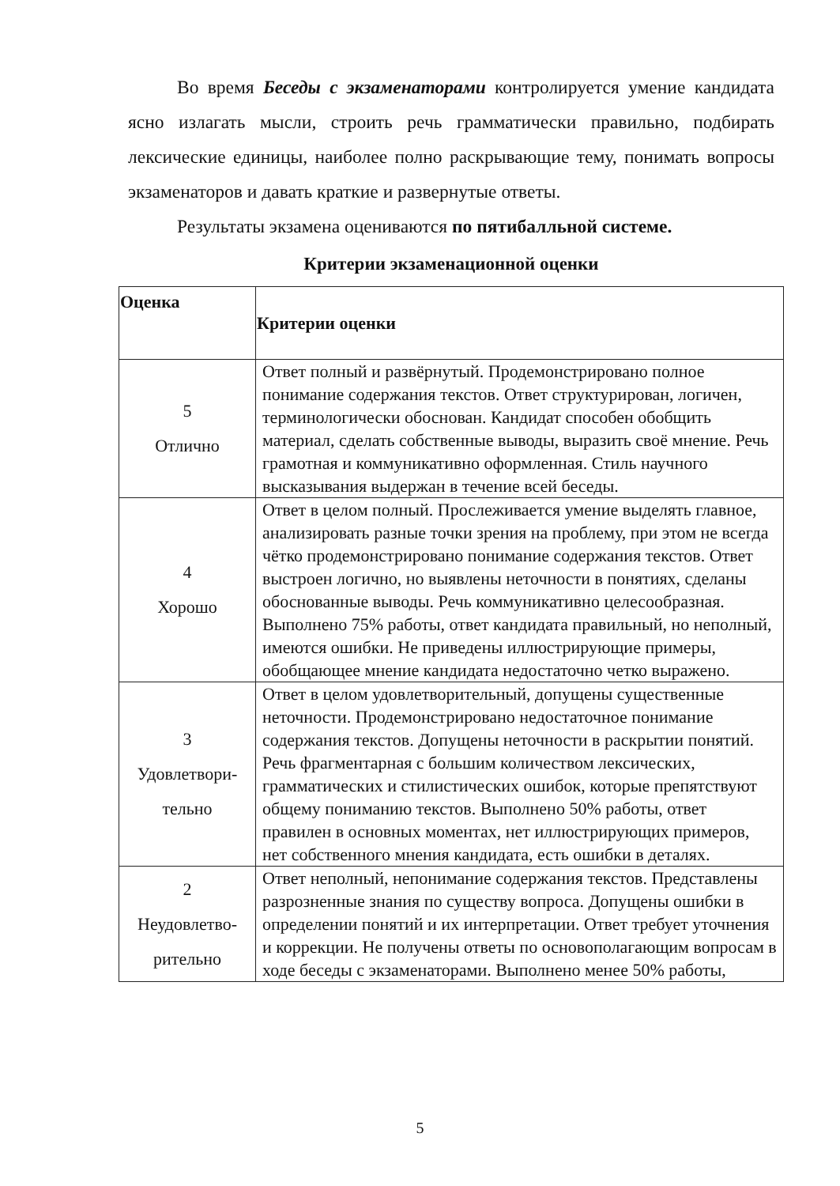Во время Беседы с экзаменаторами контролируется умение кандидата ясно излагать мысли, строить речь грамматически правильно, подбирать лексические единицы, наиболее полно раскрывающие тему, понимать вопросы экзаменаторов и давать краткие и развернутые ответы.
Результаты экзамена оцениваются по пятибалльной системе.
Критерии экзаменационной оценки
| Оценка | Критерии оценки |
| --- | --- |
| 5 Отлично | Ответ полный и развёрнутый. Продемонстрировано полное понимание содержания текстов. Ответ структурирован, логичен, терминологически обоснован. Кандидат способен обобщить материал, сделать собственные выводы, выразить своё мнение. Речь грамотная и коммуникативно оформленная. Стиль научного высказывания выдержан в течение всей беседы. |
| 4 Хорошо | Ответ в целом полный. Прослеживается умение выделять главное, анализировать разные точки зрения на проблему, при этом не всегда чётко продемонстрировано понимание содержания текстов. Ответ выстроен логично, но выявлены неточности в понятиях, сделаны обоснованные выводы. Речь коммуникативно целесообразная. Выполнено 75% работы, ответ кандидата правильный, но неполный, имеются ошибки. Не приведены иллюстрирующие примеры, обобщающее мнение кандидата недостаточно четко выражено. |
| 3 Удовлетвори- тельно | Ответ в целом удовлетворительный, допущены существенные неточности. Продемонстрировано недостаточное понимание содержания текстов. Допущены неточности в раскрытии понятий. Речь фрагментарная с большим количеством лексических, грамматических и стилистических ошибок, которые препятствуют общему пониманию текстов. Выполнено 50% работы, ответ правилен в основных моментах, нет иллюстрирующих примеров, нет собственного мнения кандидата, есть ошибки в деталях. |
| 2 Неудовлетво- рительно | Ответ неполный, непонимание содержания текстов. Представлены разрозненные знания по существу вопроса. Допущены ошибки в определении понятий и их интерпретации. Ответ требует уточнения и коррекции. Не получены ответы по основополагающим вопросам в ходе беседы с экзаменаторами. Выполнено менее 50% работы, |
5